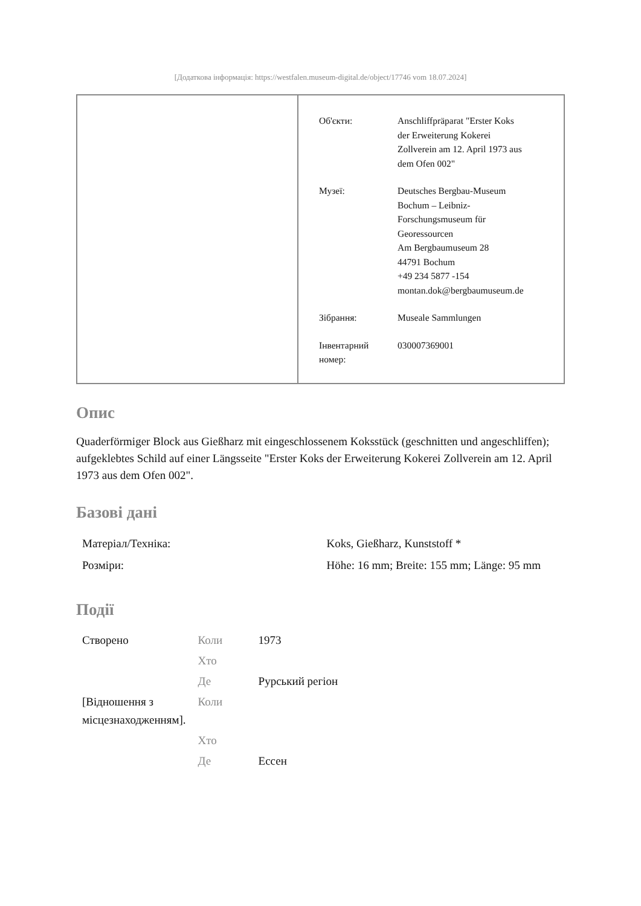[Додаткова інформація: https://westfalen.museum-digital.de/object/17746 vom 18.07.2024]
| Об'єкти: | Anschliffpräparat "Erster Koks der Erweiterung Kokerei Zollverein am 12. April 1973 aus dem Ofen 002" |
| Музеї: | Deutsches Bergbau-Museum Bochum – Leibniz- Forschungsmuseum für Georessourcen Am Bergbaumuseum 28 44791 Bochum +49 234 5877 -154 montan.dok@bergbaumuseum.de |
| Зібрання: | Museale Sammlungen |
| Інвентарний номер: | 030007369001 |
Опис
Quaderförmiger Block aus Gießharz mit eingeschlossenem Koksstück (geschnitten und angeschliffen); aufgeklebtes Schild auf einer Längsseite "Erster Koks der Erweiterung Kokerei Zollverein am 12. April 1973 aus dem Ofen 002".
Базові дані
| Матеріал/Техніка: | Koks, Gießharz, Kunststoff * |
| Розміри: | Höhe: 16 mm; Breite: 155 mm; Länge: 95 mm |
Події
| Створено | Коли | 1973 |
| | Хто | |
| | Де | Рурський регіон |
| [Відношення з місцезнаходженням]. | Коли | |
| | Хто | |
| | Де | Ессен |